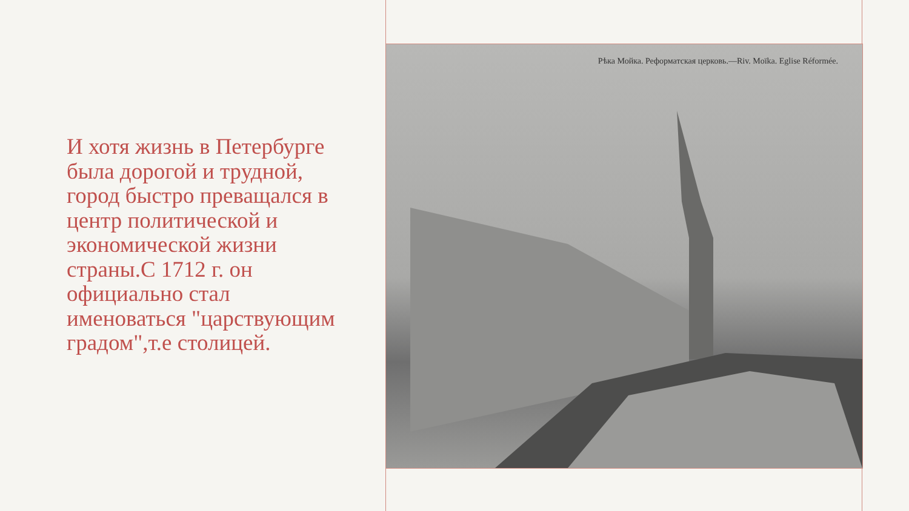И хотя жизнь в Петербурге была дорогой и трудной, город быстро преващался в центр политической и экономической жизни страны.С 1712 г. он официально стал именоваться "царствующим градом",т.е столицей.
Рѣка Мойка. Реформатская церковь.—Riv. Moïka. Eglise Réformée.